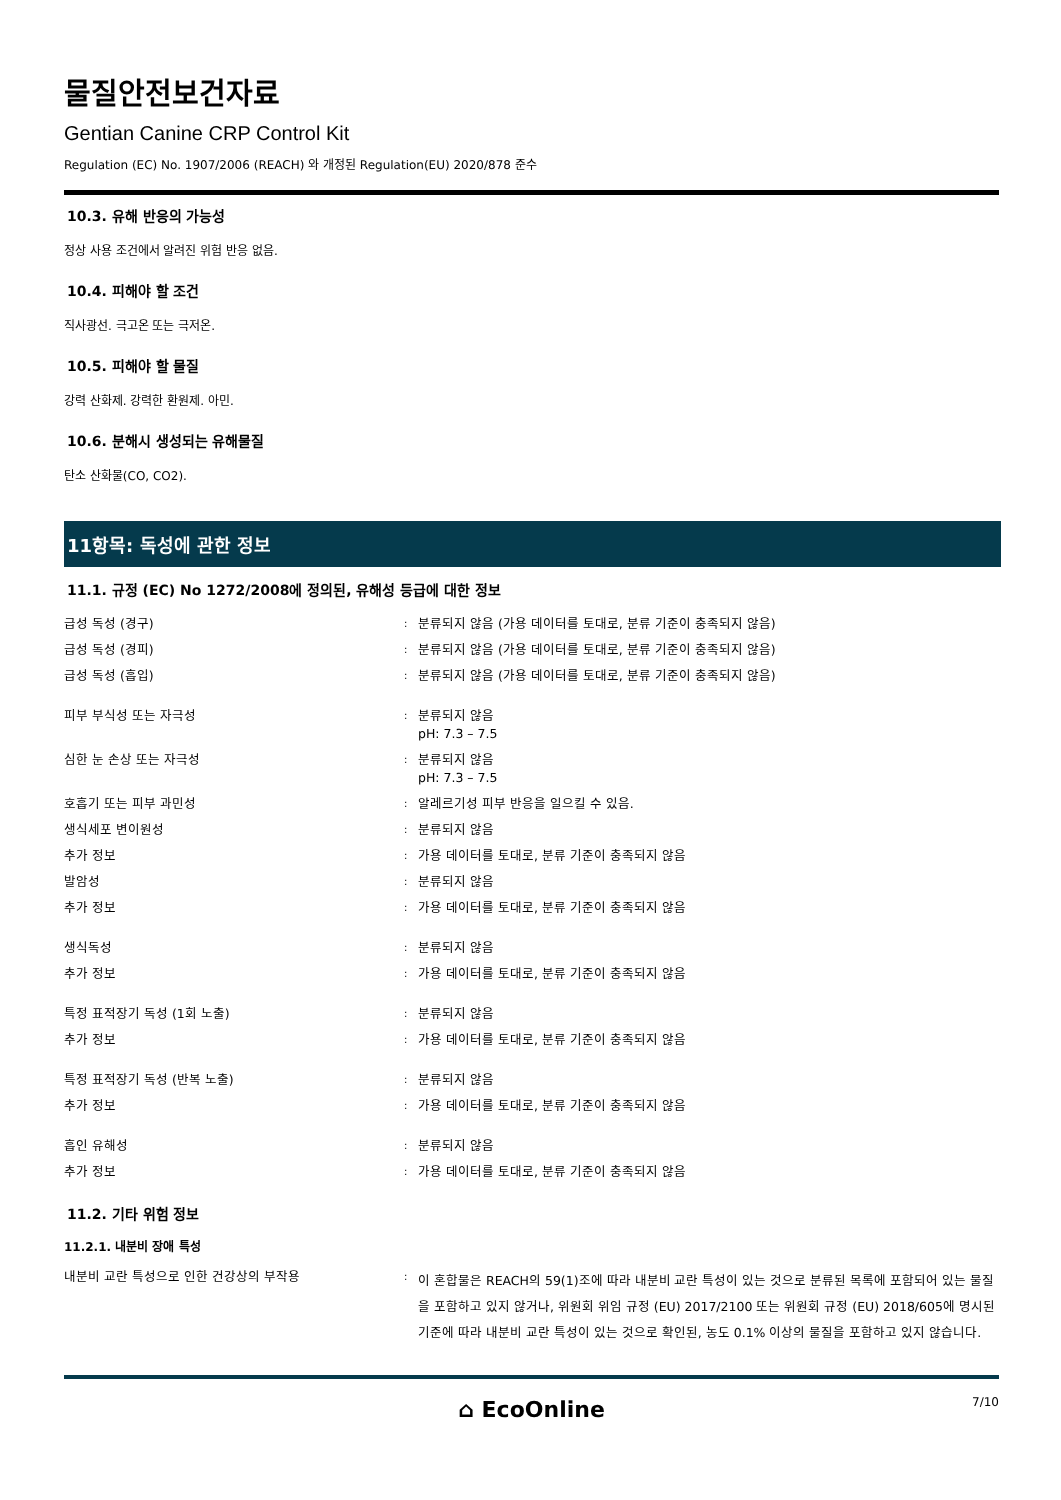물질안전보건자료
Gentian Canine CRP Control Kit
Regulation (EC) No. 1907/2006 (REACH) 와 개정된 Regulation(EU) 2020/878 준수
10.3. 유해 반응의 가능성
정상 사용 조건에서 알려진 위험 반응 없음.
10.4. 피해야 할 조건
직사광선. 극고온 또는 극저온.
10.5. 피해야 할 물질
강력 산화제. 강력한 환원제. 아민.
10.6. 분해시 생성되는 유해물질
탄소 산화물(CO, CO2).
11항목: 독성에 관한 정보
11.1. 규정 (EC) No 1272/2008에 정의된, 유해성 등급에 대한 정보
| 급성 독성 (경구) | : | 분류되지 않음 (가용 데이터를 토대로, 분류 기준이 충족되지 않음) |
| 급성 독성 (경피) | : | 분류되지 않음 (가용 데이터를 토대로, 분류 기준이 충족되지 않음) |
| 급성 독성 (흡입) | : | 분류되지 않음 (가용 데이터를 토대로, 분류 기준이 충족되지 않음) |
| 피부 부식성 또는 자극성 | : | 분류되지 않음 pH: 7.3 – 7.5 |
| 심한 눈 손상 또는 자극성 | : | 분류되지 않음 pH: 7.3 – 7.5 |
| 호흡기 또는 피부 과민성 | : | 알레르기성 피부 반응을 일으킬 수 있음. |
| 생식세포 변이원성 | : | 분류되지 않음 |
| 추가 정보 | : | 가용 데이터를 토대로, 분류 기준이 충족되지 않음 |
| 발암성 | : | 분류되지 않음 |
| 추가 정보 | : | 가용 데이터를 토대로, 분류 기준이 충족되지 않음 |
| 생식독성 | : | 분류되지 않음 |
| 추가 정보 | : | 가용 데이터를 토대로, 분류 기준이 충족되지 않음 |
| 특정 표적장기 독성 (1회 노출) | : | 분류되지 않음 |
| 추가 정보 | : | 가용 데이터를 토대로, 분류 기준이 충족되지 않음 |
| 특정 표적장기 독성 (반복 노출) | : | 분류되지 않음 |
| 추가 정보 | : | 가용 데이터를 토대로, 분류 기준이 충족되지 않음 |
| 흡인 유해성 | : | 분류되지 않음 |
| 추가 정보 | : | 가용 데이터를 토대로, 분류 기준이 충족되지 않음 |
11.2. 기타 위험 정보
11.2.1. 내분비 장애 특성
| 내분비 교란 특성으로 인한 건강상의 부작용 | : | 이 혼합물은 REACH의 59(1)조에 따라 내분비 교란 특성이 있는 것으로 분류된 목록에 포함되어 있는 물질을 포함하고 있지 않거나, 위원회 위임 규정 (EU) 2017/2100 또는 위원회 규정 (EU) 2018/605에 명시된 기준에 따라 내분비 교란 특성이 있는 것으로 확인된, 농도 0.1% 이상의 물질을 포함하고 있지 않습니다. |
⌂ EcoOnline
7/10